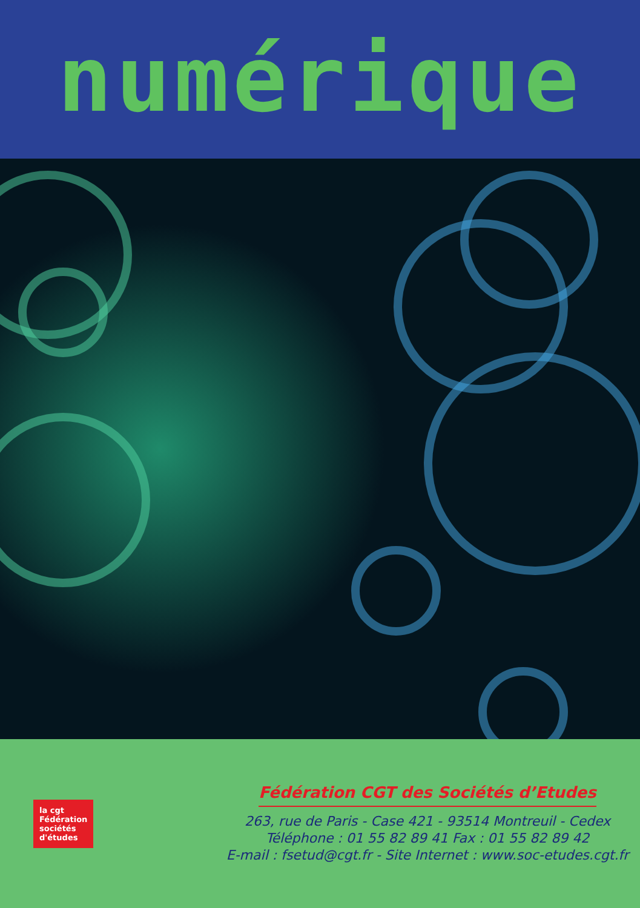numérique
la cgt
Fédération
sociétés
d'études
Fédération CGT des Sociétés d’Etudes
263, rue de Paris - Case 421 - 93514 Montreuil - Cedex
Téléphone : 01 55 82 89 41 Fax : 01 55 82 89 42
E-mail : fsetud@cgt.fr - Site Internet : www.soc-etudes.cgt.fr